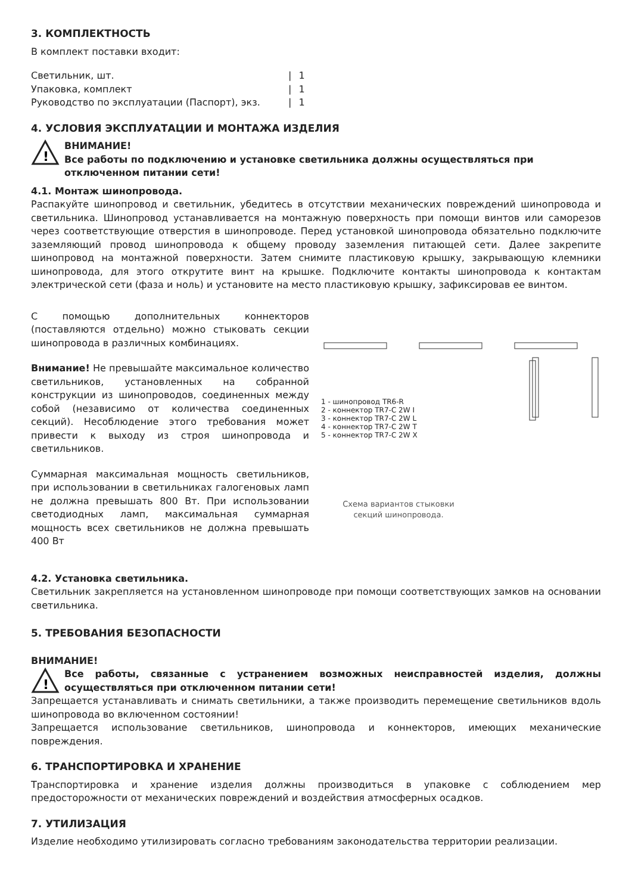3. КОМПЛЕКТНОСТЬ
В комплект поставки входит:
| Светильник, шт. | / | 1 |
| Упаковка, комплект | / | 1 |
| Руководство по эксплуатации (Паспорт), экз. | / | 1 |
4. УСЛОВИЯ ЭКСПЛУАТАЦИИ И МОНТАЖА ИЗДЕЛИЯ
!
ВНИМАНИЕ!
Все работы по подключению и установке светильника должны осуществляться при отключенном питании сети!
4.1. Монтаж шинопровода.
Распакуйте шинопровод и светильник, убедитесь в отсутствии механических повреждений шинопровода и светильника. Шинопровод устанавливается на монтажную поверхность при помощи винтов или саморезов через соответствующие отверстия в шинопроводе. Перед установкой шинопровода обязательно подключите заземляющий провод шинопровода к общему проводу заземления питающей сети. Далее закрепите шинопровод на монтажной поверхности. Затем снимите пластиковую крышку, закрывающую клемники шинопровода, для этого открутите винт на крышке. Подключите контакты шинопровода к контактам электрической сети (фаза и ноль) и установите на место пластиковую крышку, зафиксировав ее винтом.
С помощью дополнительных коннекторов (поставляются отдельно) можно стыковать секции шинопровода в различных комбинациях.
Внимание! Не превышайте максимальное количество светильников, установленных на собранной конструкции из шинопроводов, соединенных между собой (независимо от количества соединенных секций). Несоблюдение этого требования может привести к выходу из строя шинопровода и светильников.
Суммарная максимальная мощность светильников, при использовании в светильниках галогеновых ламп не должна превышать 800 Вт. При использовании светодиодных ламп, максимальная суммарная мощность всех светильников не должна превышать 400 Вт
1 - шинопровод TR6-R
2 - коннектор TR7-C 2W I
3 - коннектор TR7-C 2W L
4 - коннектор TR7-C 2W T
5 - коннектор TR7-C 2W X
Схема вариантов стыковки
секций шинопровода.
4.2. Установка светильника.
Светильник закрепляется на установленном шинопроводе при помощи соответствующих замков на основании светильника.
5. ТРЕБОВАНИЯ БЕЗОПАСНОСТИ
ВНИМАНИЕ!
!
Все работы, связанные с устранением возможных неисправностей изделия, должны осуществляться при отключенном питании сети!
Запрещается устанавливать и снимать светильники, а также производить перемещение светильников вдоль шинопровода во включенном состоянии!
Запрещается использование светильников, шинопровода и коннекторов, имеющих механические повреждения.
6. ТРАНСПОРТИРОВКА И ХРАНЕНИЕ
Транспортировка и хранение изделия должны производиться в упаковке с соблюдением мер предосторожности от механических повреждений и воздействия атмосферных осадков.
7. УТИЛИЗАЦИЯ
Изделие необходимо утилизировать согласно требованиям законодательства территории реализации.